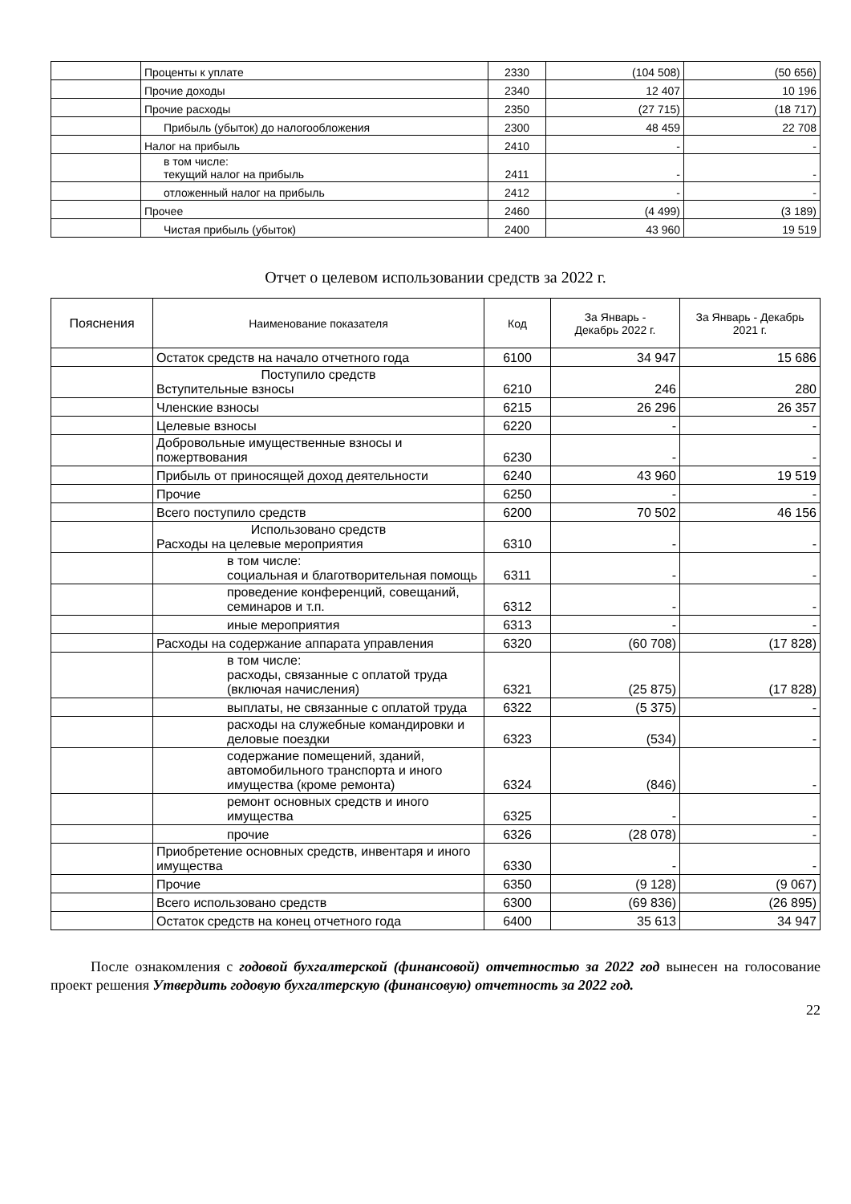| | Проценты к уплате | 2330 | (104 508) | (50 656) |
| | Прочие доходы | 2340 | 12 407 | 10 196 |
| | Прочие расходы | 2350 | (27 715) | (18 717) |
| | Прибыль (убыток) до налогообложения | 2300 | 48 459 | 22 708 |
| | Налог на прибыль | 2410 | - | - |
| | в том числе: текущий налог на прибыль | 2411 | - | - |
| | отложенный налог на прибыль | 2412 | - | - |
| | Прочее | 2460 | (4 499) | (3 189) |
| | Чистая прибыль (убыток) | 2400 | 43 960 | 19 519 |
Отчет о целевом использовании средств за 2022 г.
| Пояснения | Наименование показателя | Код | За Январь - Декабрь 2022 г. | За Январь - Декабрь 2021 г. |
| --- | --- | --- | --- | --- |
| | Остаток средств на начало отчетного года | 6100 | 34 947 | 15 686 |
| | Поступило средств Вступительные взносы | 6210 | 246 | 280 |
| | Членские взносы | 6215 | 26 296 | 26 357 |
| | Целевые взносы | 6220 | - | - |
| | Добровольные имущественные взносы и пожертвования | 6230 | - | - |
| | Прибыль от приносящей доход деятельности | 6240 | 43 960 | 19 519 |
| | Прочие | 6250 | - | - |
| | Всего поступило средств | 6200 | 70 502 | 46 156 |
| | Использовано средств Расходы на целевые мероприятия | 6310 | - | - |
| | в том числе: социальная и благотворительная помощь | 6311 | - | - |
| | проведение конференций, совещаний, семинаров и т.п. | 6312 | - | - |
| | иные мероприятия | 6313 | - | - |
| | Расходы на содержание аппарата управления | 6320 | (60 708) | (17 828) |
| | в том числе: расходы, связанные с оплатой труда (включая начисления) | 6321 | (25 875) | (17 828) |
| | выплаты, не связанные с оплатой труда | 6322 | (5 375) | - |
| | расходы на служебные командировки и деловые поездки | 6323 | (534) | - |
| | содержание помещений, зданий, автомобильного транспорта и иного имущества (кроме ремонта) | 6324 | (846) | - |
| | ремонт основных средств и иного имущества | 6325 | - | - |
| | прочие | 6326 | (28 078) | - |
| | Приобретение основных средств, инвентаря и иного имущества | 6330 | - | - |
| | Прочие | 6350 | (9 128) | (9 067) |
| | Всего использовано средств | 6300 | (69 836) | (26 895) |
| | Остаток средств на конец отчетного года | 6400 | 35 613 | 34 947 |
После ознакомления с годовой бухгалтерской (финансовой) отчетностью за 2022 год вынесен на голосование проект решения Утвердить годовую бухгалтерскую (финансовую) отчетность за 2022 год.
22